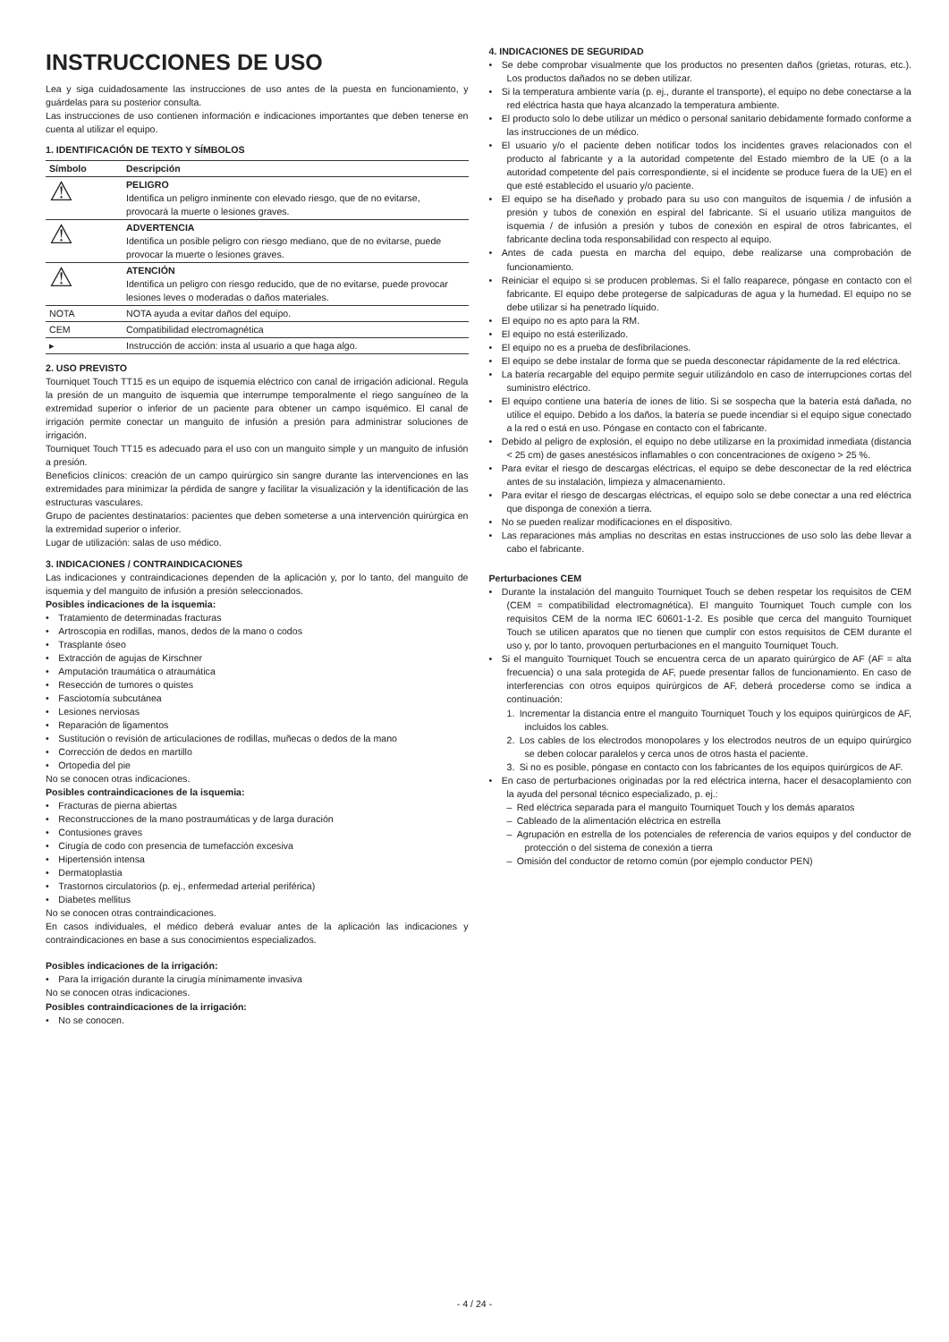INSTRUCCIONES DE USO
Lea y siga cuidadosamente las instrucciones de uso antes de la puesta en funcionamiento, y guárdelas para su posterior consulta.
Las instrucciones de uso contienen información e indicaciones importantes que deben tenerse en cuenta al utilizar el equipo.
1. IDENTIFICACIÓN DE TEXTO Y SÍMBOLOS
| Símbolo | Descripción |
| --- | --- |
| ⚠ | PELIGRO Identifica un peligro inminente con elevado riesgo, que de no evitarse, provocará la muerte o lesiones graves. |
| ⚠ | ADVERTENCIA Identifica un posible peligro con riesgo mediano, que de no evitarse, puede provocar la muerte o lesiones graves. |
| ⚠ | ATENCIÓN Identifica un peligro con riesgo reducido, que de no evitarse, puede provocar lesiones leves o moderadas o daños materiales. |
| NOTA | NOTA ayuda a evitar daños del equipo. |
| CEM | Compatibilidad electromagnética |
| ▸ | Instrucción de acción: insta al usuario a que haga algo. |
2. USO PREVISTO
Tourniquet Touch TT15 es un equipo de isquemia eléctrico con canal de irrigación adicional. Regula la presión de un manguito de isquemia que interrumpe temporalmente el riego sanguíneo de la extremidad superior o inferior de un paciente para obtener un campo isquémico. El canal de irrigación permite conectar un manguito de infusión a presión para administrar soluciones de irrigación.
Tourniquet Touch TT15 es adecuado para el uso con un manguito simple y un manguito de infusión a presión.
Beneficios clínicos: creación de un campo quirúrgico sin sangre durante las intervenciones en las extremidades para minimizar la pérdida de sangre y facilitar la visualización y la identificación de las estructuras vasculares.
Grupo de pacientes destinatarios: pacientes que deben someterse a una intervención quirúrgica en la extremidad superior o inferior.
Lugar de utilización: salas de uso médico.
3. INDICACIONES / CONTRAINDICACIONES
Las indicaciones y contraindicaciones dependen de la aplicación y, por lo tanto, del manguito de isquemia y del manguito de infusión a presión seleccionados.
Posibles indicaciones de la isquemia:
• Tratamiento de determinadas fracturas
• Artroscopia en rodillas, manos, dedos de la mano o codos
• Trasplante óseo
• Extracción de agujas de Kirschner
• Amputación traumática o atraumática
• Resección de tumores o quistes
• Fasciotomía subcutánea
• Lesiones nerviosas
• Reparación de ligamentos
• Sustitución o revisión de articulaciones de rodillas, muñecas o dedos de la mano
• Corrección de dedos en martillo
• Ortopedia del pie
No se conocen otras indicaciones.
Posibles contraindicaciones de la isquemia:
• Fracturas de pierna abiertas
• Reconstrucciones de la mano postraumáticas y de larga duración
• Contusiones graves
• Cirugía de codo con presencia de tumefacción excesiva
• Hipertensión intensa
• Dermatoplastia
• Trastornos circulatorios (p. ej., enfermedad arterial periférica)
• Diabetes mellitus
No se conocen otras contraindicaciones.
En casos individuales, el médico deberá evaluar antes de la aplicación las indicaciones y contraindicaciones en base a sus conocimientos especializados.
Posibles indicaciones de la irrigación:
• Para la irrigación durante la cirugía mínimamente invasiva
No se conocen otras indicaciones.
Posibles contraindicaciones de la irrigación:
• No se conocen.
4. INDICACIONES DE SEGURIDAD
• Se debe comprobar visualmente que los productos no presenten daños (grietas, roturas, etc.). Los productos dañados no se deben utilizar.
• Si la temperatura ambiente varía (p. ej., durante el transporte), el equipo no debe conectarse a la red eléctrica hasta que haya alcanzado la temperatura ambiente.
• El producto solo lo debe utilizar un médico o personal sanitario debidamente formado conforme a las instrucciones de un médico.
• El usuario y/o el paciente deben notificar todos los incidentes graves relacionados con el producto al fabricante y a la autoridad competente del Estado miembro de la UE (o a la autoridad competente del país correspondiente, si el incidente se produce fuera de la UE) en el que esté establecido el usuario y/o paciente.
• El equipo se ha diseñado y probado para su uso con manguitos de isquemia / de infusión a presión y tubos de conexión en espiral del fabricante. Si el usuario utiliza manguitos de isquemia / de infusión a presión y tubos de conexión en espiral de otros fabricantes, el fabricante declina toda responsabilidad con respecto al equipo.
• Antes de cada puesta en marcha del equipo, debe realizarse una comprobación de funcionamiento.
• Reiniciar el equipo si se producen problemas. Si el fallo reaparece, póngase en contacto con el fabricante. El equipo debe protegerse de salpicaduras de agua y la humedad. El equipo no se debe utilizar si ha penetrado líquido.
• El equipo no es apto para la RM.
• El equipo no está esterilizado.
• El equipo no es a prueba de desfibrilaciones.
• El equipo se debe instalar de forma que se pueda desconectar rápidamente de la red eléctrica.
• La batería recargable del equipo permite seguir utilizándolo en caso de interrupciones cortas del suministro eléctrico.
• El equipo contiene una batería de iones de litio. Si se sospecha que la batería está dañada, no utilice el equipo. Debido a los daños, la batería se puede incendiar si el equipo sigue conectado a la red o está en uso. Póngase en contacto con el fabricante.
• Debido al peligro de explosión, el equipo no debe utilizarse en la proximidad inmediata (distancia < 25 cm) de gases anestésicos inflamables o con concentraciones de oxígeno > 25 %.
• Para evitar el riesgo de descargas eléctricas, el equipo se debe desconectar de la red eléctrica antes de su instalación, limpieza y almacenamiento.
• Para evitar el riesgo de descargas eléctricas, el equipo solo se debe conectar a una red eléctrica que disponga de conexión a tierra.
• No se pueden realizar modificaciones en el dispositivo.
• Las reparaciones más amplias no descritas en estas instrucciones de uso solo las debe llevar a cabo el fabricante.
Perturbaciones CEM
• Durante la instalación del manguito Tourniquet Touch se deben respetar los requisitos de CEM (CEM = compatibilidad electromagnética). El manguito Tourniquet Touch cumple con los requisitos CEM de la norma IEC 60601-1-2. Es posible que cerca del manguito Tourniquet Touch se utilicen aparatos que no tienen que cumplir con estos requisitos de CEM durante el uso y, por lo tanto, provoquen perturbaciones en el manguito Tourniquet Touch.
• Si el manguito Tourniquet Touch se encuentra cerca de un aparato quirúrgico de AF (AF = alta frecuencia) o una sala protegida de AF, puede presentar fallos de funcionamiento. En caso de interferencias con otros equipos quirúrgicos de AF, deberá procederse como se indica a continuación:
1. Incrementar la distancia entre el manguito Tourniquet Touch y los equipos quirúrgicos de AF, incluidos los cables.
2. Los cables de los electrodos monopolares y los electrodos neutros de un equipo quirúrgico se deben colocar paralelos y cerca unos de otros hasta el paciente.
3. Si no es posible, póngase en contacto con los fabricantes de los equipos quirúrgicos de AF.
• En caso de perturbaciones originadas por la red eléctrica interna, hacer el desacoplamiento con la ayuda del personal técnico especializado, p. ej.:
– Red eléctrica separada para el manguito Tourniquet Touch y los demás aparatos
– Cableado de la alimentación eléctrica en estrella
– Agrupación en estrella de los potenciales de referencia de varios equipos y del conductor de protección o del sistema de conexión a tierra
– Omisión del conductor de retorno común (por ejemplo conductor PEN)
- 4 / 24 -